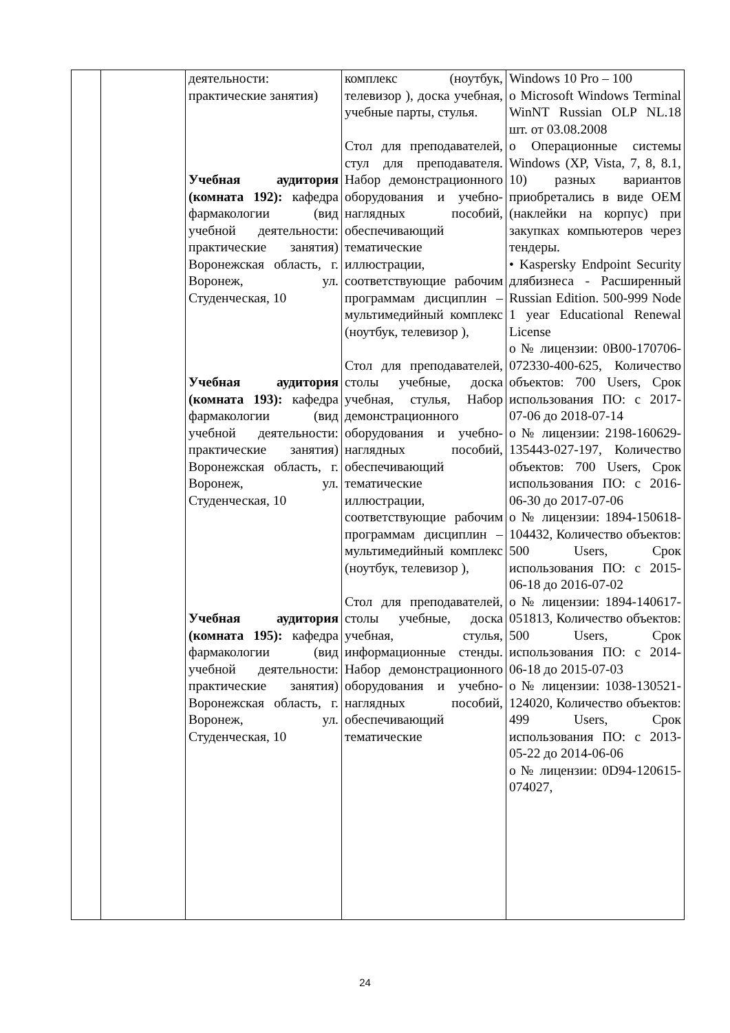| | | деятельности: практические занятия) Учебная аудитория (комната 192): кафедра фармакологии (вид учебной деятельности: практические занятия) Воронежская область, г. Воронеж, ул. Студенческая, 10 Учебная аудитория (комната 193): кафедра фармакологии (вид учебной деятельности: практические занятия) Воронежская область, г. Воронеж, ул. Студенческая, 10 Учебная аудитория (комната 195): кафедра фармакологии (вид учебной деятельности: практические занятия) Воронежская область, г. Воронеж, ул. Студенческая, 10 | комплекс (ноутбук, телевизор ), доска учебная, учебные парты, стулья. Стол для преподавателей, стул для преподавателя. Набор демонстрационного оборудования и учебно-наглядных пособий, обеспечивающий тематические иллюстрации, соответствующие рабочим программам дисциплин – мультимедийный комплекс (ноутбук, телевизор ), Стол для преподавателей, столы учебные, доска учебная, стулья, Набор демонстрационного оборудования и учебно-наглядных пособий, обеспечивающий тематические иллюстрации, соответствующие рабочим программам дисциплин – мультимедийный комплекс (ноутбук, телевизор ), Стол для преподавателей, столы учебные, доска учебная, стулья, информационные стенды. Набор демонстрационного оборудования и учебно-наглядных пособий, обеспечивающий тематические | Windows 10 Pro – 100 o Microsoft Windows Terminal WinNT Russian OLP NL.18 шт. от 03.08.2008 o Операционные системы Windows (XP, Vista, 7, 8, 8.1, 10) разных вариантов приобретались в виде OEM (наклейки на корпус) при закупках компьютеров через тендеры. • Kaspersky Endpoint Security длябизнеса - Расширенный Russian Edition. 500-999 Node 1 year Educational Renewal License o № лицензии: 0B00-170706-072330-400-625, Количество объектов: 700 Users, Срок использования ПО: с 2017-07-06 до 2018-07-14 o № лицензии: 2198-160629-135443-027-197, Количество объектов: 700 Users, Срок использования ПО: с 2016-06-30 до 2017-07-06 o № лицензии: 1894-150618-104432, Количество объектов: 500 Users, Срок использования ПО: с 2015-06-18 до 2016-07-02 o № лицензии: 1894-140617-051813, Количество объектов: 500 Users, Срок использования ПО: с 2014-06-18 до 2015-07-03 o № лицензии: 1038-130521-124020, Количество объектов: 499 Users, Срок использования ПО: с 2013-05-22 до 2014-06-06 o № лицензии: 0D94-120615-074027, |
24